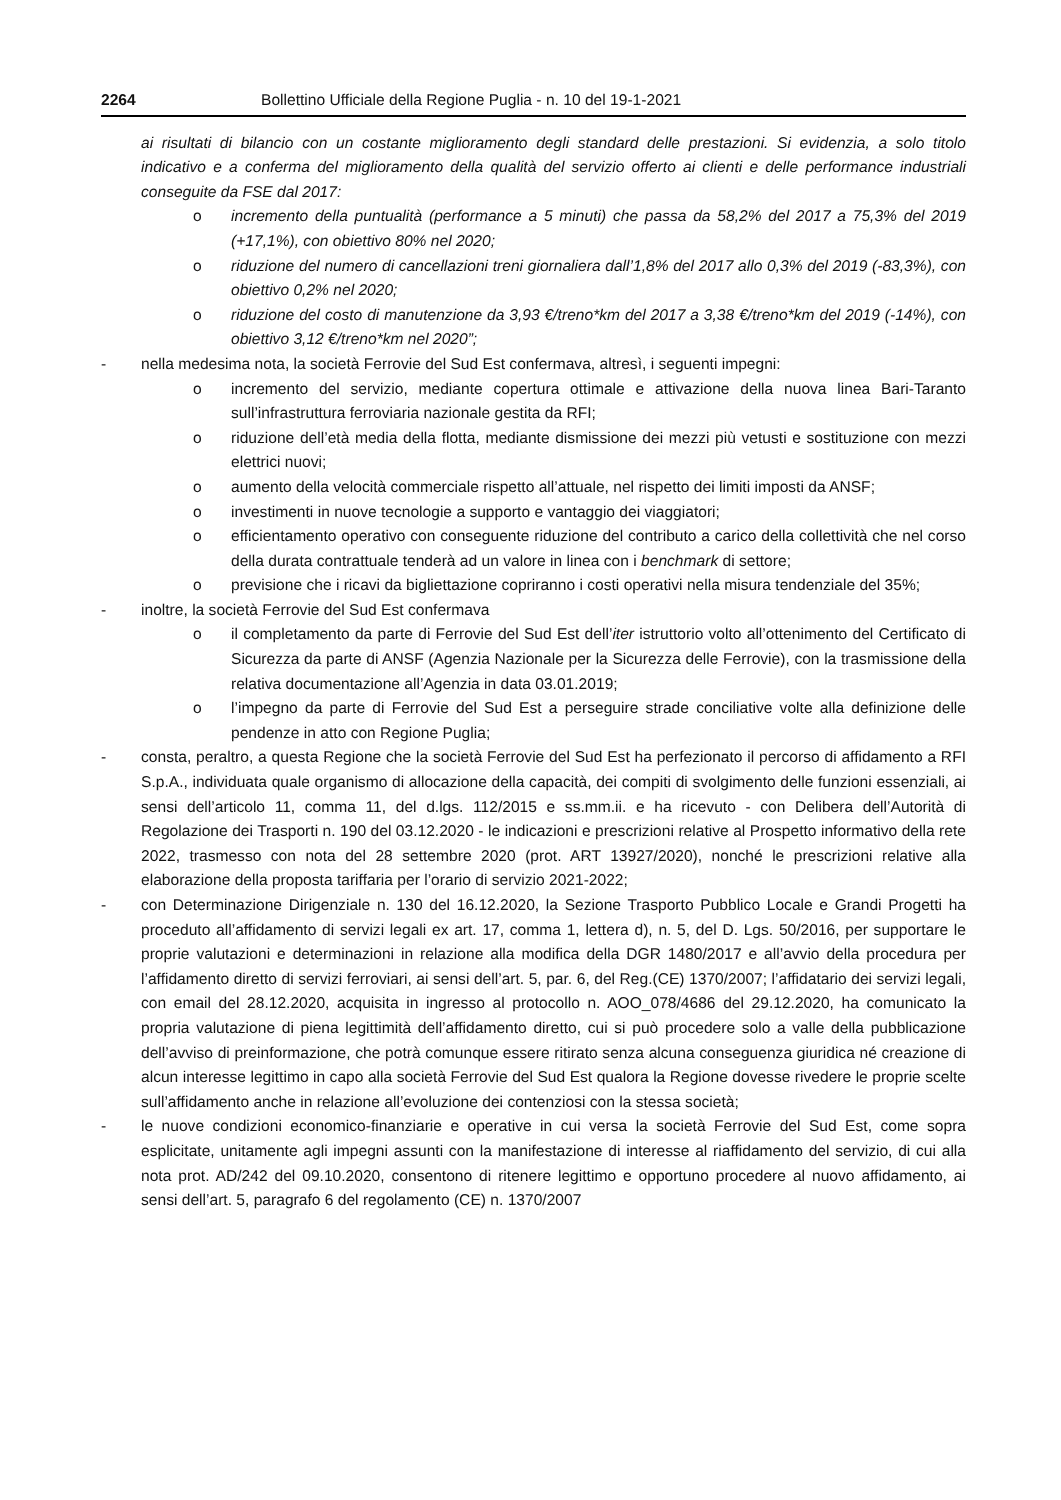2264 Bollettino Ufficiale della Regione Puglia - n. 10 del 19-1-2021
ai risultati di bilancio con un costante miglioramento degli standard delle prestazioni. Si evidenzia, a solo titolo indicativo e a conferma del miglioramento della qualità del servizio offerto ai clienti e delle performance industriali conseguite da FSE dal 2017:
o incremento della puntualità (performance a 5 minuti) che passa da 58,2% del 2017 a 75,3% del 2019 (+17,1%), con obiettivo 80% nel 2020;
o riduzione del numero di cancellazioni treni giornaliera dall’1,8% del 2017 allo 0,3% del 2019 (-83,3%), con obiettivo 0,2% nel 2020;
o riduzione del costo di manutenzione da 3,93 €/treno*km del 2017 a 3,38 €/treno*km del 2019 (-14%), con obiettivo 3,12 €/treno*km nel 2020”;
- nella medesima nota, la società Ferrovie del Sud Est confermava, altresì, i seguenti impegni:
o incremento del servizio, mediante copertura ottimale e attivazione della nuova linea Bari-Taranto sull’infrastruttura ferroviaria nazionale gestita da RFI;
o riduzione dell’età media della flotta, mediante dismissione dei mezzi più vetusti e sostituzione con mezzi elettrici nuovi;
o aumento della velocità commerciale rispetto all’attuale, nel rispetto dei limiti imposti da ANSF;
o investimenti in nuove tecnologie a supporto e vantaggio dei viaggiatori;
o efficientamento operativo con conseguente riduzione del contributo a carico della collettività che nel corso della durata contrattuale tenderà ad un valore in linea con i benchmark di settore;
o previsione che i ricavi da bigliettazione copriranno i costi operativi nella misura tendenziale del 35%;
- inoltre, la società Ferrovie del Sud Est confermava
o il completamento da parte di Ferrovie del Sud Est dell’iter istruttorio volto all’ottenimento del Certificato di Sicurezza da parte di ANSF (Agenzia Nazionale per la Sicurezza delle Ferrovie), con la trasmissione della relativa documentazione all’Agenzia in data 03.01.2019;
o l’impegno da parte di Ferrovie del Sud Est a perseguire strade conciliative volte alla definizione delle pendenze in atto con Regione Puglia;
- consta, peraltro, a questa Regione che la società Ferrovie del Sud Est ha perfezionato il percorso di affidamento a RFI S.p.A., individuata quale organismo di allocazione della capacità, dei compiti di svolgimento delle funzioni essenziali, ai sensi dell’articolo 11, comma 11, del d.lgs. 112/2015 e ss.mm.ii. e ha ricevuto - con Delibera dell’Autorità di Regolazione dei Trasporti n. 190 del 03.12.2020 - le indicazioni e prescrizioni relative al Prospetto informativo della rete 2022, trasmesso con nota del 28 settembre 2020 (prot. ART 13927/2020), nonché le prescrizioni relative alla elaborazione della proposta tariffaria per l’orario di servizio 2021-2022;
- con Determinazione Dirigenziale n. 130 del 16.12.2020, la Sezione Trasporto Pubblico Locale e Grandi Progetti ha proceduto all’affidamento di servizi legali ex art. 17, comma 1, lettera d), n. 5, del D. Lgs. 50/2016, per supportare le proprie valutazioni e determinazioni in relazione alla modifica della DGR 1480/2017 e all’avvio della procedura per l’affidamento diretto di servizi ferroviari, ai sensi dell’art. 5, par. 6, del Reg.(CE) 1370/2007; l’affidatario dei servizi legali, con email del 28.12.2020, acquisita in ingresso al protocollo n. AOO_078/4686 del 29.12.2020, ha comunicato la propria valutazione di piena legittimità dell’affidamento diretto, cui si può procedere solo a valle della pubblicazione dell’avviso di preinformazione, che potrà comunque essere ritirato senza alcuna conseguenza giuridica né creazione di alcun interesse legittimo in capo alla società Ferrovie del Sud Est qualora la Regione dovesse rivedere le proprie scelte sull’affidamento anche in relazione all’evoluzione dei contenziosi con la stessa società;
- le nuove condizioni economico-finanziarie e operative in cui versa la società Ferrovie del Sud Est, come sopra esplicitate, unitamente agli impegni assunti con la manifestazione di interesse al riaffidamento del servizio, di cui alla nota prot. AD/242 del 09.10.2020, consentono di ritenere legittimo e opportuno procedere al nuovo affidamento, ai sensi dell’art. 5, paragrafo 6 del regolamento (CE) n. 1370/2007